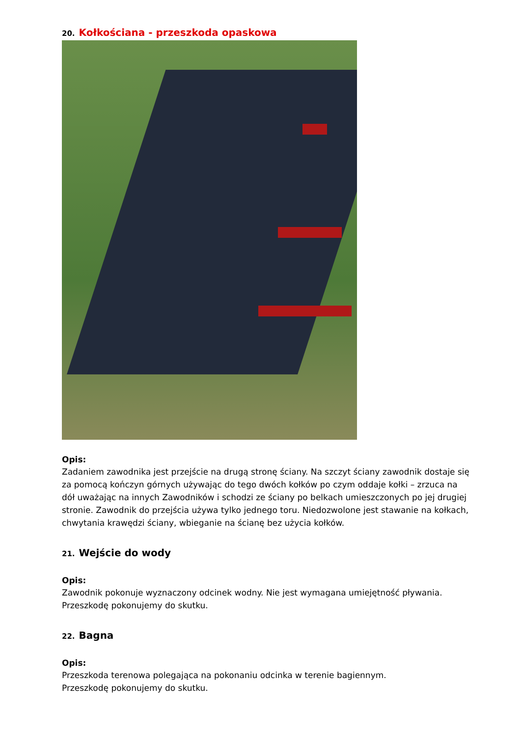20. Kołkościana - przeszkoda opaskowa
Opis:
Zadaniem zawodnika jest przejście na drugą stronę ściany. Na szczyt ściany zawodnik dostaje się za pomocą kończyn górnych używając do tego dwóch kołków po czym oddaje kołki – zrzuca na dół uważając na innych Zawodników i schodzi ze ściany po belkach umieszczonych po jej drugiej stronie. Zawodnik do przejścia używa tylko jednego toru. Niedozwolone jest stawanie na kołkach, chwytania krawędzi ściany, wbieganie na ścianę bez użycia kołków.
21. Wejście do wody
Opis:
Zawodnik pokonuje wyznaczony odcinek wodny. Nie jest wymagana umiejętność pływania.
Przeszkodę pokonujemy do skutku.
22. Bagna
Opis:
Przeszkoda terenowa polegająca na pokonaniu odcinka w terenie bagiennym.
Przeszkodę pokonujemy do skutku.